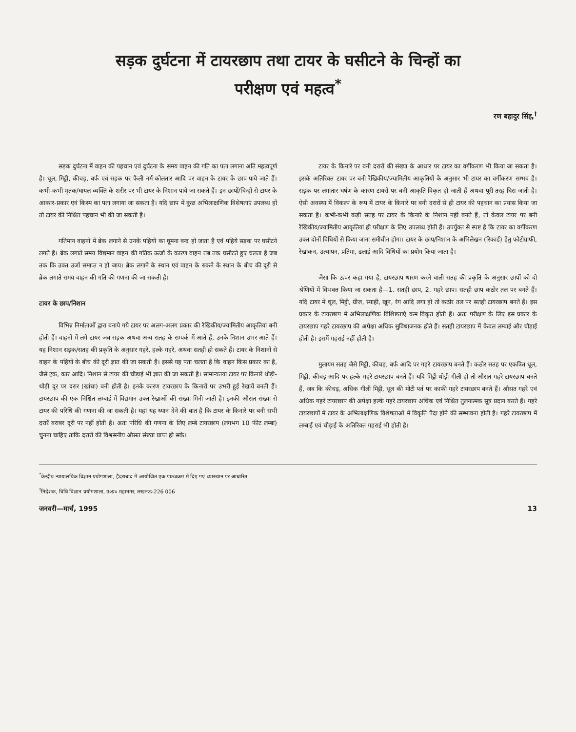सड़क दुर्घटना में टायरछाप तथा टायर के घसीटने के चिन्हों का
परीक्षण एवं महत्व<sup>*</sup>
रण बहादुर सिंह,<sup>†</sup>
सड़क दुर्घटना में वाहन की पहचान एवं दुर्घटना के समय वाहन की गति का पता लगाना अति महत्वपूर्ण है। धूल, मिट्टी, कीचड़, बर्फ एवं सड़क पर फैली नर्म कोलतार आदि पर वाहन के टायर के छाप पाये जाते हैं। कभी-कभी मृतक/घायल व्यक्ति के शरीर पर भी टायर के निशान पाये जा सकते हैं। इन छापों/चिन्हों से टायर के आकार-प्रकार एवं किस्म का पता लगाया जा सकता है। यदि छाप में कुछ अभिलाक्षणिक विशेषताएं उपलब्ध हों तो टायर की निश्चित पहचान भी की जा सकती है।
गतिमान वाहनों में ब्रेक लगाने से उनके पहियों का घूमना बन्द हो जाता है एवं पहिये सड़क पर घसीटने लगते हैं। ब्रेक लगाते समय विद्यमान वाहन की गतिक ऊर्जा के कारण वाहन तब तक घसीटते हुए चलता है जब तक कि उक्त उर्जा समाप्त न हो जाय। ब्रेक लगाने के स्थान एवं वाहन के रुकने के स्थान के बीच की दूरी से ब्रेक लगाते समय वाहन की गति की गणना की जा सकती है।
टायर के छाप/निशान
विभिन्न निर्माताओं द्वारा बनाये गये टायर पर अलग-अलग प्रकार की रैखिकीय/ज्यामितीय आकृतियां बनी होती हैं। वाहनों में लगे टायर जब सड़क अथवा अन्य सतह के सम्पर्क में आते हैं, उनके निशान उभर आते हैं। यह निशान सड़क/सतह की प्रकृति के अनुसार गहरे, हल्के गहरे, अथवा सतही हो सकते हैं। टायर के निशानों से वाहन के पहियों के बीच की दूरी ज्ञात की जा सकती है। इससे यह पता चलता है कि वाहन किस प्रकार का है, जैसे ट्रक, कार आदि। निशान से टायर की चौड़ाई भी ज्ञात की जा सकती है। सामान्यतया टायर पर किनारे थोड़ी-थोड़ी दूर पर दरार (खांचा) बनी होती है। इनके कारण टायरछाप के किनारों पर उभरी हुई रेखायें बनती हैं। टायरछाप की एक निश्चित लम्बाई में विद्यमान उक्त रेखाओं की संख्या गिनी जाती है। इनकी औसत संख्या से टायर की परिधि की गणना की जा सकती है। यहां यह ध्यान देने की बात है कि टायर के किनारे पर बनी सभी दरारें बराबर दूरी पर नहीं होती है। अतः परिधि की गणना के लिए लम्बे टायरछाप (लगभग 10 फीट लम्बा) चुनना चाहिए ताकि दरारों की विश्वसनीय औसत संख्या प्राप्त हो सके।
टायर के किनारे पर बनी दरारों की संख्या के आधार पर टायर का वर्गीकरण भी किया जा सकता है। इसके अतिरिक्त टायर पर बनी रैखिकीय/ज्यामितीय आकृतियों के अनुसार भी टायर का वर्गीकरण सम्भव है। सड़क पर लगातार घर्षण के कारण टायरों पर बनी आकृति विकृत हो जाती हैं अथवा पूरी तरह घिस जाती है। ऐसी अवस्था में विकल्प के रूप में टायर के किनारे पर बनी दरारों से ही टायर की पहचान का प्रयास किया जा सकता है। कभी-कभी कड़ी सतह पर टायर के किनारे के निशान नहीं बनते हैं, तो केवल टायर पर बनी रैखिकीय/ज्यामितीय आकृतियां ही परीक्षण के लिए उपलब्ध होती हैं। उपर्युक्त से स्पष्ट है कि टायर का वर्गीकरण उक्त दोनों विधियों से किया जाना समीचीन होगा। टायर के छाप/निशान के अभिलेखन (रिकार्ड) हेतु फोटोग्राफी, रेखांकन, उत्थापन, प्रतिमा, ढलाई आदि विधियों का प्रयोग किया जाता है।
जैसा कि ऊपर कहा गया है, टायरछाप धारण करने वाली सतह की प्रकृति के अनुसार छापों को दो श्रेणियों में विभक्त किया जा सकता है—1. सतही छाप, 2. गहरे छाप। सतही छाप कठोर तल पर बनते हैं। यदि टायर में धूल, मिट्टी, ग्रीज, स्याही, खून, रंग आदि लगा हो तो कठोर तल पर सतही टायरछाप बनते हैं। इस प्रकार के टायरछाप में अभिलाक्षणिक विशिष्टताएं कम विकृत होती हैं। अतः परीक्षण के लिए इस प्रकार के टायरछाप गहरे टायरछाप की अपेक्षा अधिक सुविधाजनक होते हैं। सतही टायरछाप में केवल लम्बाई और चौड़ाई होती है। इसमें गहराई नहीं होती है।
मुलायम सतह जैसे मिट्टी, कीचड़, बर्फ आदि पर गहरे टायरछाप बनते हैं। कठोर सतह पर एकत्रित धूल, मिट्टी, कीचड़ आदि पर हल्के गहरे टायरछाप बनते हैं। यदि मिट्टी थोड़ी गीली हो तो औसत गहरे टायरछाप बनते हैं, जब कि कीचड़, अधिक गीली मिट्टी, धूल की मोटी पर्त पर काफी गहरे टायरछाप बनते हैं। औसत गहरे एवं अधिक गहरे टायरछाप की अपेक्षा हल्के गहरे टायरछाप अधिक एवं निश्चित तुलनात्मक सूत्र प्रदान करते हैं। गहरे टायरछापों में टायर के अभिलाक्षणिक विशेषताओं में विकृति पैदा होने की सम्भावना होती है। गहरे टायरछाप में लम्बाई एवं चौड़ाई के अतिरिक्त गहराई भी होती है।
<sup>*</sup> केन्द्रीय न्यायालयिक विज्ञान प्रयोगशाला, हैदराबाद में आयोजित एक पाठ्यक्रम में दिए गए व्याख्यान पर आधारित
<sup>†</sup> निदेशक, विधि विज्ञान प्रयोगशाला, उ०प्र० महानगर, लखनऊ-226 006
जनवरी—मार्च, 1995 13